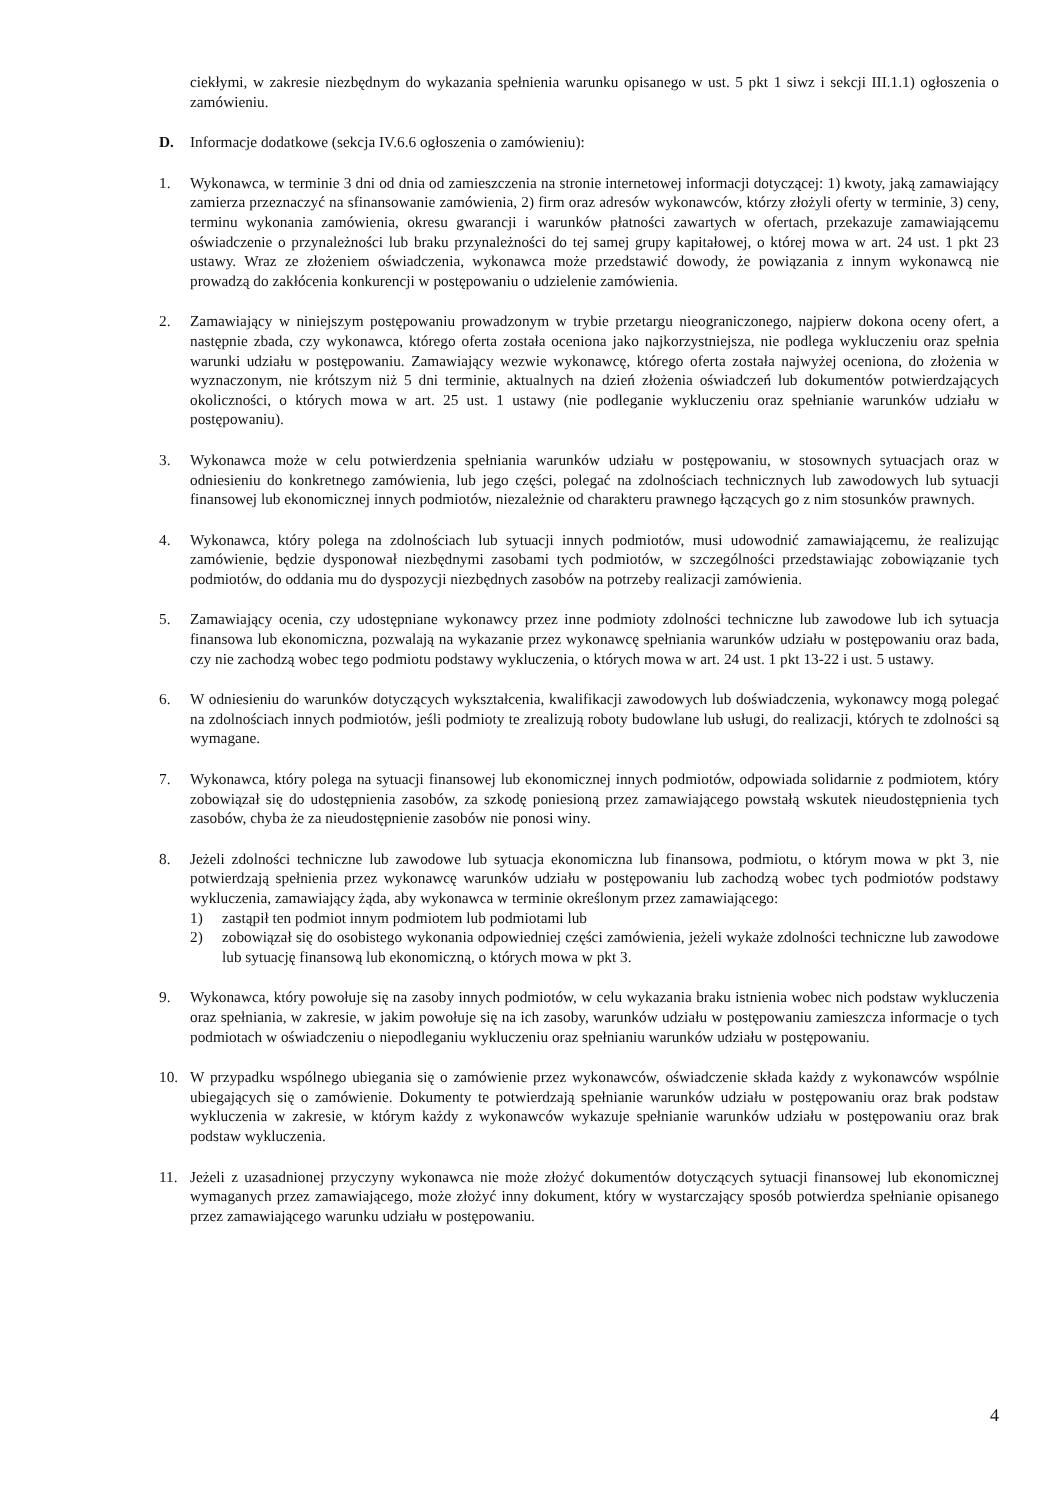ciekłymi, w zakresie niezbędnym do wykazania spełnienia warunku opisanego w ust. 5 pkt 1 siwz i sekcji III.1.1) ogłoszenia o zamówieniu.
D. Informacje dodatkowe (sekcja IV.6.6 ogłoszenia o zamówieniu):
1. Wykonawca, w terminie 3 dni od dnia od zamieszczenia na stronie internetowej informacji dotyczącej: 1) kwoty, jaką zamawiający zamierza przeznaczyć na sfinansowanie zamówienia, 2) firm oraz adresów wykonawców, którzy złożyli oferty w terminie, 3) ceny, terminu wykonania zamówienia, okresu gwarancji i warunków płatności zawartych w ofertach, przekazuje zamawiającemu oświadczenie o przynależności lub braku przynależności do tej samej grupy kapitałowej, o której mowa w art. 24 ust. 1 pkt 23 ustawy. Wraz ze złożeniem oświadczenia, wykonawca może przedstawić dowody, że powiązania z innym wykonawcą nie prowadzą do zakłócenia konkurencji w postępowaniu o udzielenie zamówienia.
2. Zamawiający w niniejszym postępowaniu prowadzonym w trybie przetargu nieograniczonego, najpierw dokona oceny ofert, a następnie zbada, czy wykonawca, którego oferta została oceniona jako najkorzystniejsza, nie podlega wykluczeniu oraz spełnia warunki udziału w postępowaniu. Zamawiający wezwie wykonawcę, którego oferta została najwyżej oceniona, do złożenia w wyznaczonym, nie krótszym niż 5 dni terminie, aktualnych na dzień złożenia oświadczeń lub dokumentów potwierdzających okoliczności, o których mowa w art. 25 ust. 1 ustawy (nie podleganie wykluczeniu oraz spełnianie warunków udziału w postępowaniu).
3. Wykonawca może w celu potwierdzenia spełniania warunków udziału w postępowaniu, w stosownych sytuacjach oraz w odniesieniu do konkretnego zamówienia, lub jego części, polegać na zdolnościach technicznych lub zawodowych lub sytuacji finansowej lub ekonomicznej innych podmiotów, niezależnie od charakteru prawnego łączących go z nim stosunków prawnych.
4. Wykonawca, który polega na zdolnościach lub sytuacji innych podmiotów, musi udowodnić zamawiającemu, że realizując zamówienie, będzie dysponował niezbędnymi zasobami tych podmiotów, w szczególności przedstawiając zobowiązanie tych podmiotów, do oddania mu do dyspozycji niezbędnych zasobów na potrzeby realizacji zamówienia.
5. Zamawiający ocenia, czy udostępniane wykonawcy przez inne podmioty zdolności techniczne lub zawodowe lub ich sytuacja finansowa lub ekonomiczna, pozwalają na wykazanie przez wykonawcę spełniania warunków udziału w postępowaniu oraz bada, czy nie zachodzą wobec tego podmiotu podstawy wykluczenia, o których mowa w art. 24 ust. 1 pkt 13-22 i ust. 5 ustawy.
6. W odniesieniu do warunków dotyczących wykształcenia, kwalifikacji zawodowych lub doświadczenia, wykonawcy mogą polegać na zdolnościach innych podmiotów, jeśli podmioty te zrealizują roboty budowlane lub usługi, do realizacji, których te zdolności są wymagane.
7. Wykonawca, który polega na sytuacji finansowej lub ekonomicznej innych podmiotów, odpowiada solidarnie z podmiotem, który zobowiązał się do udostępnienia zasobów, za szkodę poniesioną przez zamawiającego powstałą wskutek nieudostępnienia tych zasobów, chyba że za nieudostępnienie zasobów nie ponosi winy.
8. Jeżeli zdolności techniczne lub zawodowe lub sytuacja ekonomiczna lub finansowa, podmiotu, o którym mowa w pkt 3, nie potwierdzają spełnienia przez wykonawcę warunków udziału w postępowaniu lub zachodzą wobec tych podmiotów podstawy wykluczenia, zamawiający żąda, aby wykonawca w terminie określonym przez zamawiającego:
1) zastąpił ten podmiot innym podmiotem lub podmiotami lub
2) zobowiązał się do osobistego wykonania odpowiedniej części zamówienia, jeżeli wykaże zdolności techniczne lub zawodowe lub sytuację finansową lub ekonomiczną, o których mowa w pkt 3.
9. Wykonawca, który powołuje się na zasoby innych podmiotów, w celu wykazania braku istnienia wobec nich podstaw wykluczenia oraz spełniania, w zakresie, w jakim powołuje się na ich zasoby, warunków udziału w postępowaniu zamieszcza informacje o tych podmiotach w oświadczeniu o niepodleganiu wykluczeniu oraz spełnianiu warunków udziału w postępowaniu.
10. W przypadku wspólnego ubiegania się o zamówienie przez wykonawców, oświadczenie składa każdy z wykonawców wspólnie ubiegających się o zamówienie. Dokumenty te potwierdzają spełnianie warunków udziału w postępowaniu oraz brak podstaw wykluczenia w zakresie, w którym każdy z wykonawców wykazuje spełnianie warunków udziału w postępowaniu oraz brak podstaw wykluczenia.
11. Jeżeli z uzasadnionej przyczyny wykonawca nie może złożyć dokumentów dotyczących sytuacji finansowej lub ekonomicznej wymaganych przez zamawiającego, może złożyć inny dokument, który w wystarczający sposób potwierdza spełnianie opisanego przez zamawiającego warunku udziału w postępowaniu.
4